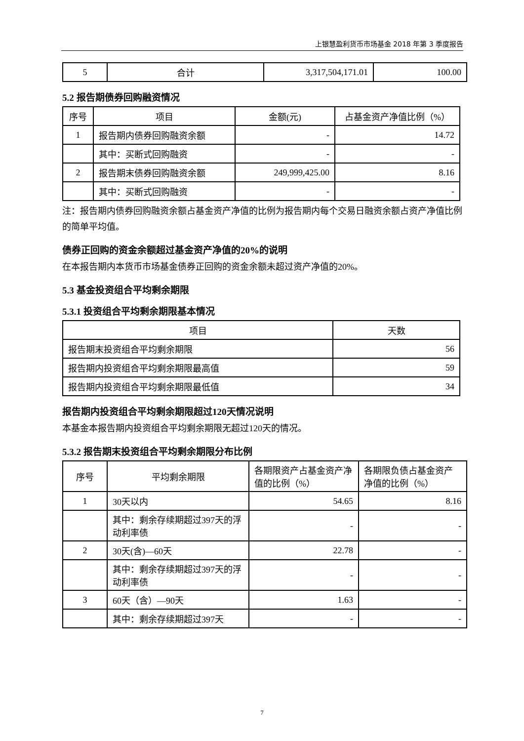上银慧盈利货币市场基金 2018 年第 3 季度报告
| 5 | 合计 | 3,317,504,171.01 | 100.00 |
5.2 报告期债券回购融资情况
| 序号 | 项目 | 金额(元) | 占基金资产净值比例（%） |
| 1 | 报告期内债券回购融资余额 | - | 14.72 |
| | 其中：买断式回购融资 | - | - |
| 2 | 报告期末债券回购融资余额 | 249,999,425.00 | 8.16 |
| | 其中：买断式回购融资 | - | - |
注：报告期内债券回购融资余额占基金资产净值的比例为报告期内每个交易日融资余额占资产净值比例的简单平均值。
债券正回购的资金余额超过基金资产净值的20%的说明
在本报告期内本货币市场基金债券正回购的资金余额未超过资产净值的20%。
5.3 基金投资组合平均剩余期限
5.3.1 投资组合平均剩余期限基本情况
| 项目 | 天数 |
| 报告期末投资组合平均剩余期限 | 56 |
| 报告期内投资组合平均剩余期限最高值 | 59 |
| 报告期内投资组合平均剩余期限最低值 | 34 |
报告期内投资组合平均剩余期限超过120天情况说明
本基金本报告期内投资组合平均剩余期限无超过120天的情况。
5.3.2 报告期末投资组合平均剩余期限分布比例
| 序号 | 平均剩余期限 | 各期限资产占基金资产净值的比例（%） | 各期限负债占基金资产净值的比例（%） |
| 1 | 30天以内 | 54.65 | 8.16 |
| | 其中：剩余存续期超过397天的浮动利率债 | - | - |
| 2 | 30天(含)—60天 | 22.78 | - |
| | 其中：剩余存续期超过397天的浮动利率债 | - | - |
| 3 | 60天（含）—90天 | 1.63 | - |
| | 其中：剩余存续期超过397天 | - | - |
7